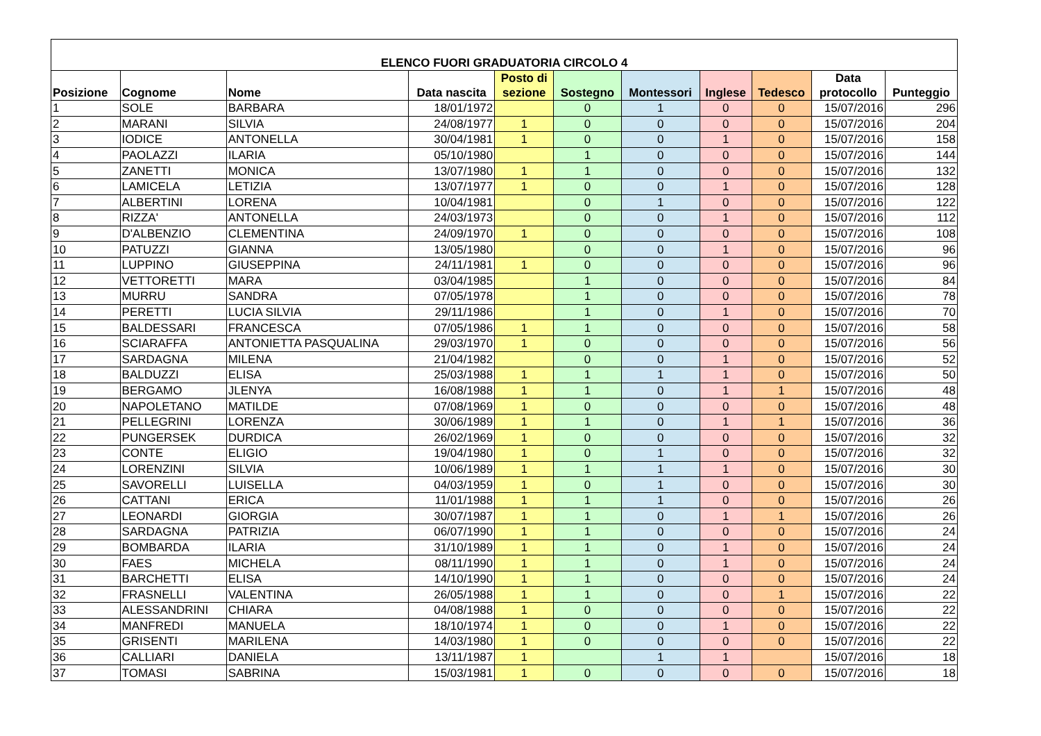| ELENCO FUORI GRADUATORIA CIRCOLO 4 | | | | | | | | | | |
| --- | --- | --- | --- | --- | --- | --- | --- | --- | --- | --- |
| Posizione | Cognome | Nome | Data nascita | Posto di sezione | Sostegno | Montessori | Inglese | Tedesco | Data protocollo | Punteggio |
| 1 | SOLE | BARBARA | 18/01/1972 | | 0 | 1 | 0 | 0 | 15/07/2016 | 296 |
| 2 | MARANI | SILVIA | 24/08/1977 | 1 | 0 | 0 | 0 | 0 | 15/07/2016 | 204 |
| 3 | IODICE | ANTONELLA | 30/04/1981 | 1 | 0 | 0 | 1 | 0 | 15/07/2016 | 158 |
| 4 | PAOLAZZI | ILARIA | 05/10/1980 | | 1 | 0 | 0 | 0 | 15/07/2016 | 144 |
| 5 | ZANETTI | MONICA | 13/07/1980 | 1 | 1 | 0 | 0 | 0 | 15/07/2016 | 132 |
| 6 | LAMICELA | LETIZIA | 13/07/1977 | 1 | 0 | 0 | 1 | 0 | 15/07/2016 | 128 |
| 7 | ALBERTINI | LORENA | 10/04/1981 | | 0 | 1 | 0 | 0 | 15/07/2016 | 122 |
| 8 | RIZZA' | ANTONELLA | 24/03/1973 | | 0 | 0 | 1 | 0 | 15/07/2016 | 112 |
| 9 | D'ALBENZIO | CLEMENTINA | 24/09/1970 | 1 | 0 | 0 | 0 | 0 | 15/07/2016 | 108 |
| 10 | PATUZZI | GIANNA | 13/05/1980 | | 0 | 0 | 1 | 0 | 15/07/2016 | 96 |
| 11 | LUPPINO | GIUSEPPINA | 24/11/1981 | 1 | 0 | 0 | 0 | 0 | 15/07/2016 | 96 |
| 12 | VETTORETTI | MARA | 03/04/1985 | | 1 | 0 | 0 | 0 | 15/07/2016 | 84 |
| 13 | MURRU | SANDRA | 07/05/1978 | | 1 | 0 | 0 | 0 | 15/07/2016 | 78 |
| 14 | PERETTI | LUCIA SILVIA | 29/11/1986 | | 1 | 0 | 1 | 0 | 15/07/2016 | 70 |
| 15 | BALDESSARI | FRANCESCA | 07/05/1986 | 1 | 1 | 0 | 0 | 0 | 15/07/2016 | 58 |
| 16 | SCIARAFFA | ANTONIETTA PASQUALINA | 29/03/1970 | 1 | 0 | 0 | 0 | 0 | 15/07/2016 | 56 |
| 17 | SARDAGNA | MILENA | 21/04/1982 | | 0 | 0 | 1 | 0 | 15/07/2016 | 52 |
| 18 | BALDUZZI | ELISA | 25/03/1988 | 1 | 1 | 1 | 1 | 0 | 15/07/2016 | 50 |
| 19 | BERGAMO | JLENYA | 16/08/1988 | 1 | 1 | 0 | 1 | 1 | 15/07/2016 | 48 |
| 20 | NAPOLETANO | MATILDE | 07/08/1969 | 1 | 0 | 0 | 0 | 0 | 15/07/2016 | 48 |
| 21 | PELLEGRINI | LORENZA | 30/06/1989 | 1 | 1 | 0 | 1 | 1 | 15/07/2016 | 36 |
| 22 | PUNGERSEK | DURDICA | 26/02/1969 | 1 | 0 | 0 | 0 | 0 | 15/07/2016 | 32 |
| 23 | CONTE | ELIGIO | 19/04/1980 | 1 | 0 | 1 | 0 | 0 | 15/07/2016 | 32 |
| 24 | LORENZINI | SILVIA | 10/06/1989 | 1 | 1 | 1 | 1 | 0 | 15/07/2016 | 30 |
| 25 | SAVORELLI | LUISELLA | 04/03/1959 | 1 | 0 | 1 | 0 | 0 | 15/07/2016 | 30 |
| 26 | CATTANI | ERICA | 11/01/1988 | 1 | 1 | 1 | 0 | 0 | 15/07/2016 | 26 |
| 27 | LEONARDI | GIORGIA | 30/07/1987 | 1 | 1 | 0 | 1 | 1 | 15/07/2016 | 26 |
| 28 | SARDAGNA | PATRIZIA | 06/07/1990 | 1 | 1 | 0 | 0 | 0 | 15/07/2016 | 24 |
| 29 | BOMBARDA | ILARIA | 31/10/1989 | 1 | 1 | 0 | 1 | 0 | 15/07/2016 | 24 |
| 30 | FAES | MICHELA | 08/11/1990 | 1 | 1 | 0 | 1 | 0 | 15/07/2016 | 24 |
| 31 | BARCHETTI | ELISA | 14/10/1990 | 1 | 1 | 0 | 0 | 0 | 15/07/2016 | 24 |
| 32 | FRASNELLI | VALENTINA | 26/05/1988 | 1 | 1 | 0 | 0 | 1 | 15/07/2016 | 22 |
| 33 | ALESSANDRINI | CHIARA | 04/08/1988 | 1 | 0 | 0 | 0 | 0 | 15/07/2016 | 22 |
| 34 | MANFREDI | MANUELA | 18/10/1974 | 1 | 0 | 0 | 1 | 0 | 15/07/2016 | 22 |
| 35 | GRISENTI | MARILENA | 14/03/1980 | 1 | 0 | 0 | 0 | 0 | 15/07/2016 | 22 |
| 36 | CALLIARI | DANIELA | 13/11/1987 | 1 | | 1 | 1 | | 15/07/2016 | 18 |
| 37 | TOMASI | SABRINA | 15/03/1981 | 1 | 0 | 0 | 0 | 0 | 15/07/2016 | 18 |